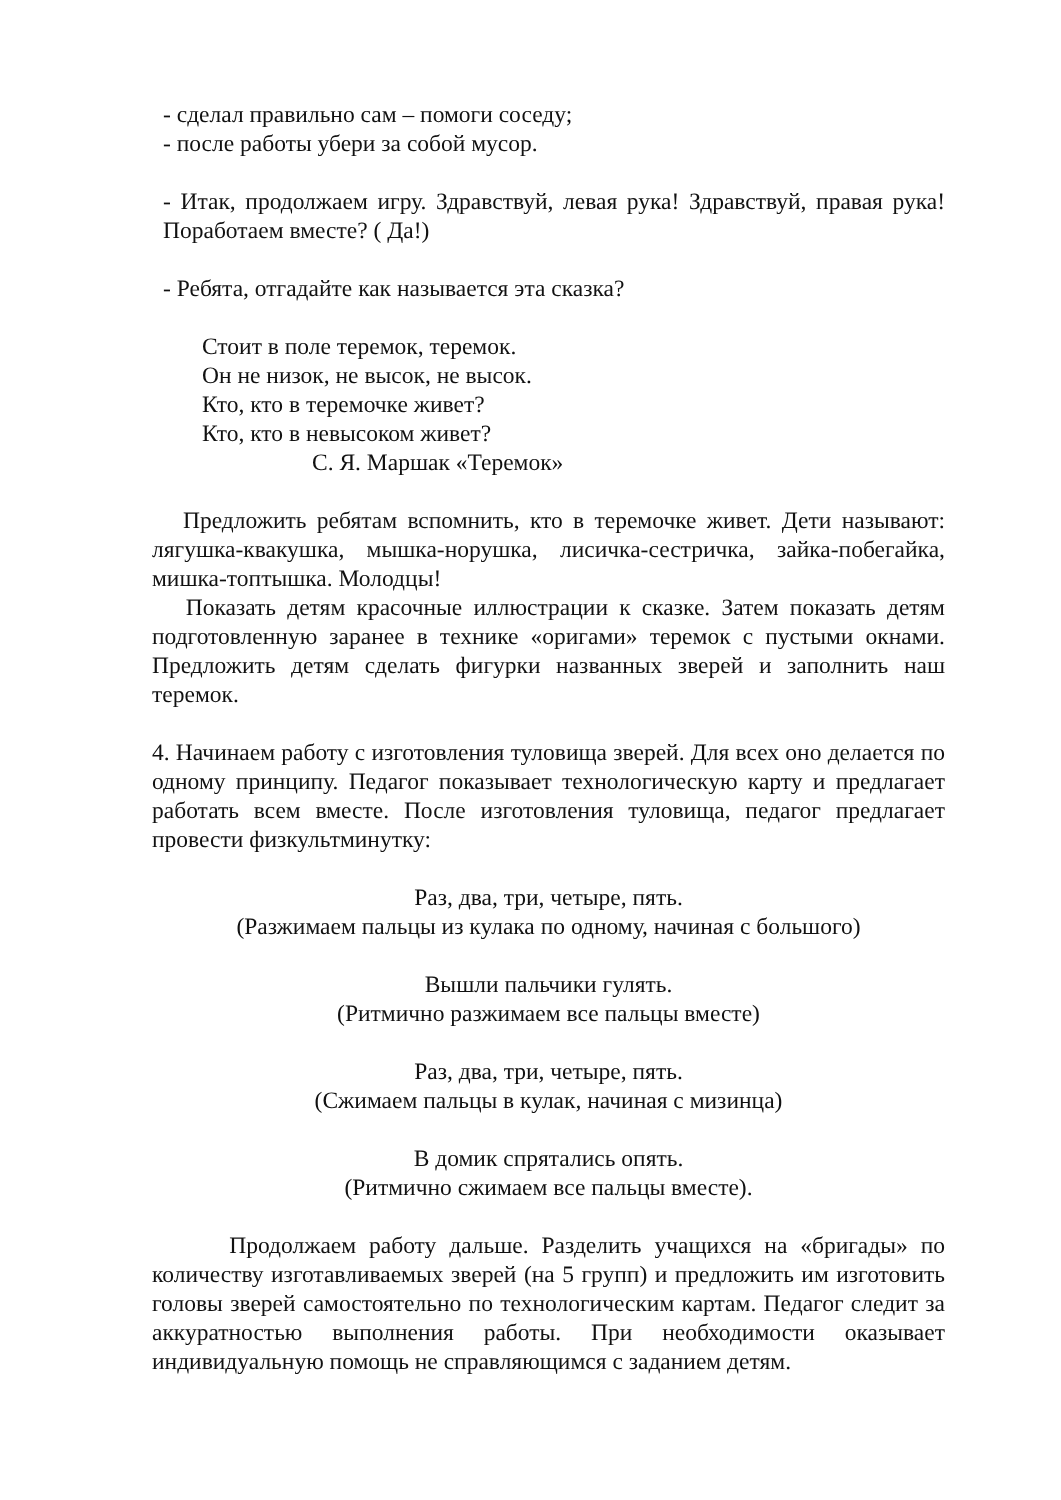- сделал правильно сам – помоги соседу;
- после работы убери за собой мусор.
- Итак, продолжаем игру. Здравствуй, левая рука! Здравствуй, правая рука! Поработаем вместе? ( Да!)
- Ребята, отгадайте как называется эта сказка?
Стоит в поле теремок, теремок.
Он не низок, не высок, не высок.
Кто, кто в теремочке живет?
Кто, кто в невысоком живет?
С. Я. Маршак «Теремок»
Предложить ребятам вспомнить, кто в теремочке живет. Дети называют: лягушка-квакушка, мышка-норушка, лисичка-сестричка, зайка-побегайка, мишка-топтышка. Молодцы!
Показать детям красочные иллюстрации к сказке. Затем показать детям подготовленную заранее в технике «оригами» теремок с пустыми окнами. Предложить детям сделать фигурки названных зверей и заполнить наш теремок.
4. Начинаем работу с изготовления туловища зверей. Для всех оно делается по одному принципу. Педагог показывает технологическую карту и предлагает работать всем вместе. После изготовления туловища, педагог предлагает провести физкультминутку:
Раз, два, три, четыре, пять.
(Разжимаем пальцы из кулака по одному, начиная с большого)
Вышли пальчики гулять.
(Ритмично разжимаем все пальцы вместе)
Раз, два, три, четыре, пять.
(Сжимаем пальцы в кулак, начиная с мизинца)
В домик спрятались опять.
(Ритмично сжимаем все пальцы вместе).
Продолжаем работу дальше. Разделить учащихся на «бригады» по количеству изготавливаемых зверей (на 5 групп) и предложить им изготовить головы зверей самостоятельно по технологическим картам. Педагог следит за аккуратностью выполнения работы. При необходимости оказывает индивидуальную помощь не справляющимся с заданием детям.